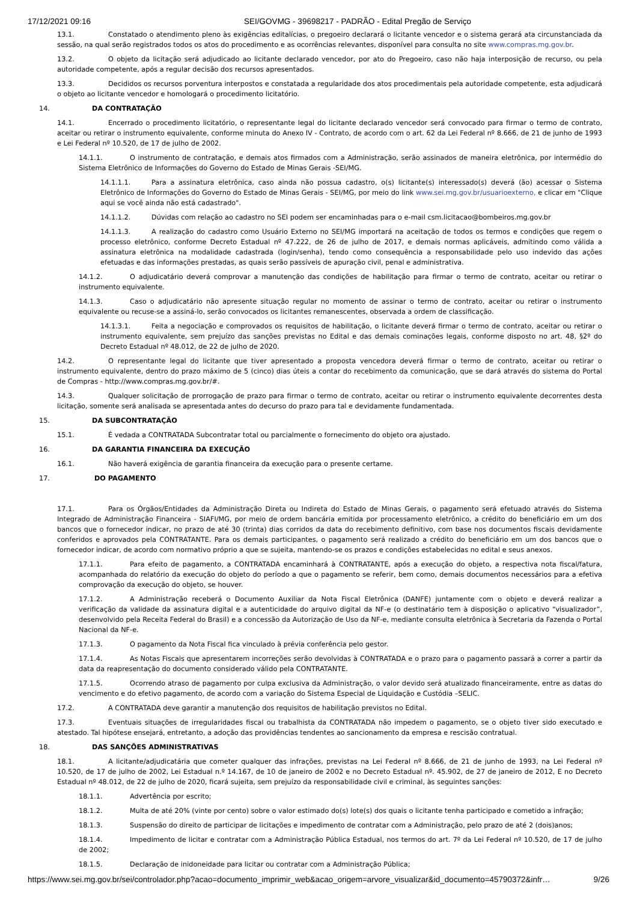17/12/2021 09:16 SEI/GOVMG - 39698217 - PADRÃO - Edital Pregão de Serviço
13.1. Constatado o atendimento pleno às exigências editalícias, o pregoeiro declarará o licitante vencedor e o sistema gerará ata circunstanciada da sessão, na qual serão registrados todos os atos do procedimento e as ocorrências relevantes, disponível para consulta no site www.compras.mg.gov.br.
13.2. O objeto da licitação será adjudicado ao licitante declarado vencedor, por ato do Pregoeiro, caso não haja interposição de recurso, ou pela autoridade competente, após a regular decisão dos recursos apresentados.
13.3. Decididos os recursos porventura interpostos e constatada a regularidade dos atos procedimentais pela autoridade competente, esta adjudicará o objeto ao licitante vencedor e homologará o procedimento licitatório.
14. DA CONTRATAÇÃO
14.1. Encerrado o procedimento licitatório, o representante legal do licitante declarado vencedor será convocado para firmar o termo de contrato, aceitar ou retirar o instrumento equivalente, conforme minuta do Anexo IV - Contrato, de acordo com o art. 62 da Lei Federal nº 8.666, de 21 de junho de 1993 e Lei Federal nº 10.520, de 17 de julho de 2002.
14.1.1. O instrumento de contratação, e demais atos firmados com a Administração, serão assinados de maneira eletrônica, por intermédio do Sistema Eletrônico de Informações do Governo do Estado de Minas Gerais -SEI/MG.
14.1.1.1. Para a assinatura eletrônica, caso ainda não possua cadastro, o(s) licitante(s) interessado(s) deverá (ão) acessar o Sistema Eletrônico de Informações do Governo do Estado de Minas Gerais - SEI/MG, por meio do link www.sei.mg.gov.br/usuarioexterno, e clicar em "Clique aqui se você ainda não está cadastrado".
14.1.1.2. Dúvidas com relação ao cadastro no SEI podem ser encaminhadas para o e-mail csm.licitacao@bombeiros.mg.gov.br
14.1.1.3. A realização do cadastro como Usuário Externo no SEI/MG importará na aceitação de todos os termos e condições que regem o processo eletrônico, conforme Decreto Estadual nº 47.222, de 26 de julho de 2017, e demais normas aplicáveis, admitindo como válida a assinatura eletrônica na modalidade cadastrada (login/senha), tendo como consequência a responsabilidade pelo uso indevido das ações efetuadas e das informações prestadas, as quais serão passíveis de apuração civil, penal e administrativa.
14.1.2. O adjudicatário deverá comprovar a manutenção das condições de habilitação para firmar o termo de contrato, aceitar ou retirar o instrumento equivalente.
14.1.3. Caso o adjudicatário não apresente situação regular no momento de assinar o termo de contrato, aceitar ou retirar o instrumento equivalente ou recuse-se a assiná-lo, serão convocados os licitantes remanescentes, observada a ordem de classificação.
14.1.3.1. Feita a negociação e comprovados os requisitos de habilitação, o licitante deverá firmar o termo de contrato, aceitar ou retirar o instrumento equivalente, sem prejuízo das sanções previstas no Edital e das demais cominações legais, conforme disposto no art. 48, §2º do Decreto Estadual nº 48.012, de 22 de julho de 2020.
14.2. O representante legal do licitante que tiver apresentado a proposta vencedora deverá firmar o termo de contrato, aceitar ou retirar o instrumento equivalente, dentro do prazo máximo de 5 (cinco) dias úteis a contar do recebimento da comunicação, que se dará através do sistema do Portal de Compras - http://www.compras.mg.gov.br/#.
14.3. Qualquer solicitação de prorrogação de prazo para firmar o termo de contrato, aceitar ou retirar o instrumento equivalente decorrentes desta licitação, somente será analisada se apresentada antes do decurso do prazo para tal e devidamente fundamentada.
15. DA SUBCONTRATAÇÃO
15.1. É vedada a CONTRATADA Subcontratar total ou parcialmente o fornecimento do objeto ora ajustado.
16. DA GARANTIA FINANCEIRA DA EXECUÇÃO
16.1. Não haverá exigência de garantia financeira da execução para o presente certame.
17. DO PAGAMENTO
17.1. Para os Órgãos/Entidades da Administração Direta ou Indireta do Estado de Minas Gerais, o pagamento será efetuado através do Sistema Integrado de Administração Financeira - SIAFI/MG, por meio de ordem bancária emitida por processamento eletrônico, a crédito do beneficiário em um dos bancos que o fornecedor indicar, no prazo de até 30 (trinta) dias corridos da data do recebimento definitivo, com base nos documentos fiscais devidamente conferidos e aprovados pela CONTRATANTE. Para os demais participantes, o pagamento será realizado a crédito do beneficiário em um dos bancos que o fornecedor indicar, de acordo com normativo próprio a que se sujeita, mantendo-se os prazos e condições estabelecidas no edital e seus anexos.
17.1.1. Para efeito de pagamento, a CONTRATADA encaminhará à CONTRATANTE, após a execução do objeto, a respectiva nota fiscal/fatura, acompanhada do relatório da execução do objeto do período a que o pagamento se referir, bem como, demais documentos necessários para a efetiva comprovação da execução do objeto, se houver.
17.1.2. A Administração receberá o Documento Auxiliar da Nota Fiscal Eletrônica (DANFE) juntamente com o objeto e deverá realizar a verificação da validade da assinatura digital e a autenticidade do arquivo digital da NF-e (o destinatário tem à disposição o aplicativo “visualizador”, desenvolvido pela Receita Federal do Brasil) e a concessão da Autorização de Uso da NF-e, mediante consulta eletrônica à Secretaria da Fazenda o Portal Nacional da NF-e.
17.1.3. O pagamento da Nota Fiscal fica vinculado à prévia conferência pelo gestor.
17.1.4. As Notas Fiscais que apresentarem incorreções serão devolvidas à CONTRATADA e o prazo para o pagamento passará a correr a partir da data da reapresentação do documento considerado válido pela CONTRATANTE.
17.1.5. Ocorrendo atraso de pagamento por culpa exclusiva da Administração, o valor devido será atualizado financeiramente, entre as datas do vencimento e do efetivo pagamento, de acordo com a variação do Sistema Especial de Liquidação e Custódia –SELIC.
17.2. A CONTRATADA deve garantir a manutenção dos requisitos de habilitação previstos no Edital.
17.3. Eventuais situações de irregularidades fiscal ou trabalhista da CONTRATADA não impedem o pagamento, se o objeto tiver sido executado e atestado. Tal hipótese ensejará, entretanto, a adoção das providências tendentes ao sancionamento da empresa e rescisão contratual.
18. DAS SANÇÕES ADMINISTRATIVAS
18.1. A licitante/adjudicatária que cometer qualquer das infrações, previstas na Lei Federal nº 8.666, de 21 de junho de 1993, na Lei Federal nº 10.520, de 17 de julho de 2002, Lei Estadual n.º 14.167, de 10 de janeiro de 2002 e no Decreto Estadual nº. 45.902, de 27 de janeiro de 2012, E no Decreto Estadual nº 48.012, de 22 de julho de 2020, ficará sujeita, sem prejuízo da responsabilidade civil e criminal, às seguintes sanções:
18.1.1. Advertência por escrito;
18.1.2. Multa de até 20% (vinte por cento) sobre o valor estimado do(s) lote(s) dos quais o licitante tenha participado e cometido a infração;
18.1.3. Suspensão do direito de participar de licitações e impedimento de contratar com a Administração, pelo prazo de até 2 (dois)anos;
18.1.4. Impedimento de licitar e contratar com a Administração Pública Estadual, nos termos do art. 7º da Lei Federal nº 10.520, de 17 de julho de 2002;
18.1.5. Declaração de inidoneidade para licitar ou contratar com a Administração Pública;
https://www.sei.mg.gov.br/sei/controlador.php?acao=documento_imprimir_web&acao_origem=arvore_visualizar&id_documento=45790372&infr… 9/26